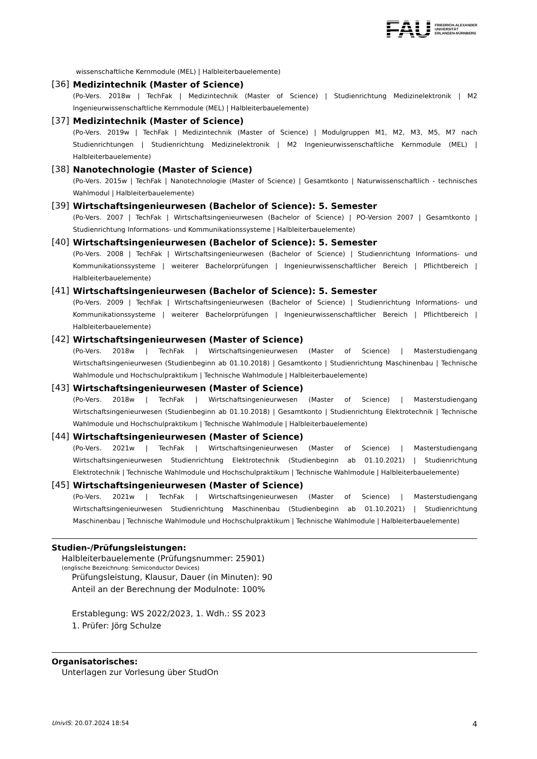FAU
FRIEDRICH-ALEXANDER
UNIVERSITÄT
ERLANGEN-NÜRNBERG
wissenschaftliche Kernmodule (MEL) | Halbleiterbauelemente)
[36]
Medizintechnik (Master of Science)
(Po-Vers. 2018w | TechFak | Medizintechnik (Master of Science) | Studienrichtung Medizinelektronik | M2 Ingenieurwissenschaftliche Kernmodule (MEL) | Halbleiterbauelemente)
[37]
Medizintechnik (Master of Science)
(Po-Vers. 2019w | TechFak | Medizintechnik (Master of Science) | Modulgruppen M1, M2, M3, M5, M7 nach Studienrichtungen | Studienrichtung Medizinelektronik | M2 Ingenieurwissenschaftliche Kernmodule (MEL) | Halbleiterbauelemente)
[38]
Nanotechnologie (Master of Science)
(Po-Vers. 2015w | TechFak | Nanotechnologie (Master of Science) | Gesamtkonto | Naturwissenschaftlich - technisches Wahlmodul | Halbleiterbauelemente)
[39]
Wirtschaftsingenieurwesen (Bachelor of Science): 5. Semester
(Po-Vers. 2007 | TechFak | Wirtschaftsingenieurwesen (Bachelor of Science) | PO-Version 2007 | Gesamtkonto | Studienrichtung Informations- und Kommunikationssysteme | Halbleiterbauelemente)
[40]
Wirtschaftsingenieurwesen (Bachelor of Science): 5. Semester
(Po-Vers. 2008 | TechFak | Wirtschaftsingenieurwesen (Bachelor of Science) | Studienrichtung Informations- und Kommunikationssysteme | weiterer Bachelorprüfungen | Ingenieurwissenschaftlicher Bereich | Pflichtbereich | Halbleiterbauelemente)
[41]
Wirtschaftsingenieurwesen (Bachelor of Science): 5. Semester
(Po-Vers. 2009 | TechFak | Wirtschaftsingenieurwesen (Bachelor of Science) | Studienrichtung Informations- und Kommunikationssysteme | weiterer Bachelorprüfungen | Ingenieurwissenschaftlicher Bereich | Pflichtbereich | Halbleiterbauelemente)
[42]
Wirtschaftsingenieurwesen (Master of Science)
(Po-Vers. 2018w | TechFak | Wirtschaftsingenieurwesen (Master of Science) | Masterstudiengang Wirtschaftsingenieurwesen (Studienbeginn ab 01.10.2018) | Gesamtkonto | Studienrichtung Maschinenbau | Technische Wahlmodule und Hochschulpraktikum | Technische Wahlmodule | Halbleiterbauelemente)
[43]
Wirtschaftsingenieurwesen (Master of Science)
(Po-Vers. 2018w | TechFak | Wirtschaftsingenieurwesen (Master of Science) | Masterstudiengang Wirtschaftsingenieurwesen (Studienbeginn ab 01.10.2018) | Gesamtkonto | Studienrichtung Elektrotechnik | Technische Wahlmodule und Hochschulpraktikum | Technische Wahlmodule | Halbleiterbauelemente)
[44]
Wirtschaftsingenieurwesen (Master of Science)
(Po-Vers. 2021w | TechFak | Wirtschaftsingenieurwesen (Master of Science) | Masterstudiengang Wirtschaftsingenieurwesen Studienrichtung Elektrotechnik (Studienbeginn ab 01.10.2021) | Studienrichtung Elektrotechnik | Technische Wahlmodule und Hochschulpraktikum | Technische Wahlmodule | Halbleiterbauelemente)
[45]
Wirtschaftsingenieurwesen (Master of Science)
(Po-Vers. 2021w | TechFak | Wirtschaftsingenieurwesen (Master of Science) | Masterstudiengang Wirtschaftsingenieurwesen Studienrichtung Maschinenbau (Studienbeginn ab 01.10.2021) | Studienrichtung Maschinenbau | Technische Wahlmodule und Hochschulpraktikum | Technische Wahlmodule | Halbleiterbauelemente)
Studien-/Prüfungsleistungen:
Halbleiterbauelemente (Prüfungsnummer: 25901)
(englische Bezeichnung: Semiconductor Devices)
Prüfungsleistung, Klausur, Dauer (in Minuten): 90
Anteil an der Berechnung der Modulnote: 100%
Erstablegung: WS 2022/2023, 1. Wdh.: SS 2023
1. Prüfer: Jörg Schulze
Organisatorisches:
Unterlagen zur Vorlesung über StudOn
UnivIS: 20.07.2024 18:54 4